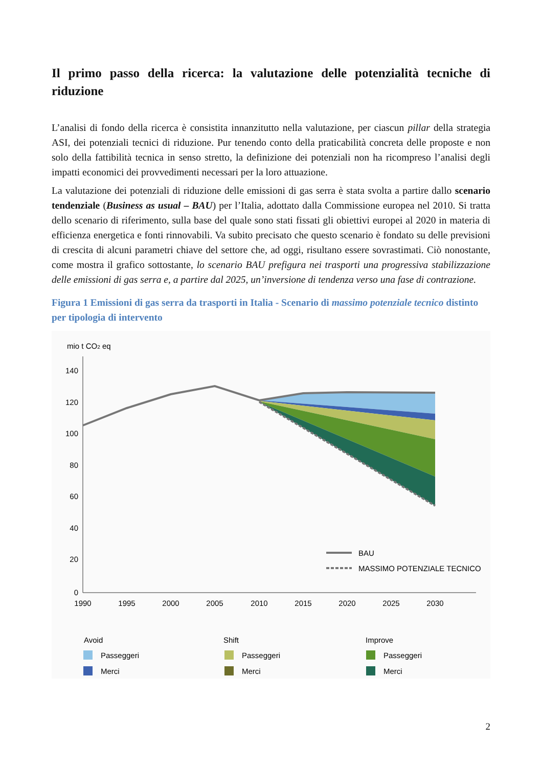Il primo passo della ricerca: la valutazione delle potenzialità tecniche di riduzione
L’analisi di fondo della ricerca è consistita innanzitutto nella valutazione, per ciascun pillar della strategia ASI, dei potenziali tecnici di riduzione. Pur tenendo conto della praticabilità concreta delle proposte e non solo della fattibilità tecnica in senso stretto, la definizione dei potenziali non ha ricompreso l’analisi degli impatti economici dei provvedimenti necessari per la loro attuazione.
La valutazione dei potenziali di riduzione delle emissioni di gas serra è stata svolta a partire dallo scenario tendenziale (Business as usual – BAU) per l’Italia, adottato dalla Commissione europea nel 2010. Si tratta dello scenario di riferimento, sulla base del quale sono stati fissati gli obiettivi europei al 2020 in materia di efficienza energetica e fonti rinnovabili. Va subito precisato che questo scenario è fondato su delle previsioni di crescita di alcuni parametri chiave del settore che, ad oggi, risultano essere sovrastimati. Ciò nonostante, come mostra il grafico sottostante, lo scenario BAU prefigura nei trasporti una progressiva stabilizzazione delle emissioni di gas serra e, a partire dal 2025, un’inversione di tendenza verso una fase di contrazione.
Figura 1 Emissioni di gas serra da trasporti in Italia - Scenario di massimo potenziale tecnico distinto per tipologia di intervento
mio t CO2 eq
140
120
100
80
60
40
20
0
1990
1995
2000
2005
2010
2015
2020
2025
2030
BAU
MASSIMO POTENZIALE TECNICO
Avoid
Shift
Improve
Passeggeri
Merci
Passeggeri
Merci
Passeggeri
Merci
2